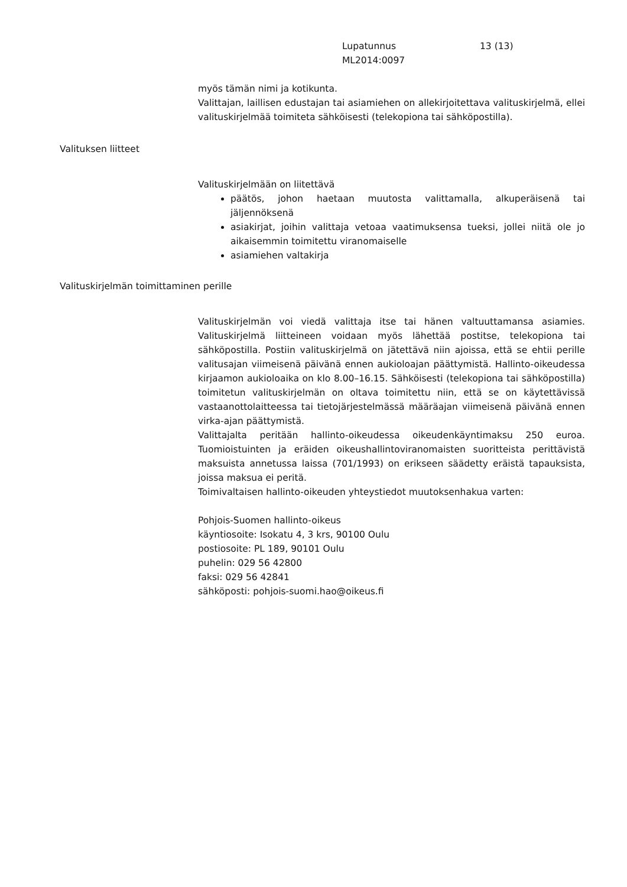Lupatunnus 13 (13)
ML2014:0097
myös tämän nimi ja kotikunta.
Valittajan, laillisen edustajan tai asiamiehen on allekirjoitettava valituskirjelmä, ellei valituskirjelmää toimiteta sähköisesti (telekopiona tai sähköpostilla).
Valituksen liitteet
Valituskirjelmään on liitettävä
päätös, johon haetaan muutosta valittamalla, alkuperäisenä tai jäljennöksenä
asiakirjat, joihin valittaja vetoaa vaatimuksensa tueksi, jollei niitä ole jo aikaisemmin toimitettu viranomaiselle
asiamiehen valtakirja
Valituskirjelmän toimittaminen perille
Valituskirjelmän voi viedä valittaja itse tai hänen valtuuttamansa asiamies. Valituskirjelmä liitteineen voidaan myös lähettää postitse, telekopiona tai sähköpostilla. Postiin valituskirjelmä on jätettävä niin ajoissa, että se ehtii perille valitusajan viimeisenä päivänä ennen aukioloajan päättymistä. Hallinto-oikeudessa kirjaamon aukioloaika on klo 8.00–16.15. Sähköisesti (telekopiona tai sähköpostilla) toimitetun valituskirjelmän on oltava toimitettu niin, että se on käytettävissä vastaanottolaitteessa tai tietojärjestelmässä määräajan viimeisenä päivänä ennen virka-ajan päättymistä.
Valittajalta peritään hallinto-oikeudessa oikeudenkäyntimaksu 250 euroa. Tuomioistuinten ja eräiden oikeushallintoviranomaisten suoritteista perittävistä maksuista annetussa laissa (701/1993) on erikseen säädetty eräistä tapauksista, joissa maksua ei peritä.
Toimivaltaisen hallinto-oikeuden yhteystiedot muutoksenhakua varten:
Pohjois-Suomen hallinto-oikeus
käyntiosoite: Isokatu 4, 3 krs, 90100 Oulu
postiosoite: PL 189, 90101 Oulu
puhelin: 029 56 42800
faksi: 029 56 42841
sähköposti: pohjois-suomi.hao@oikeus.fi